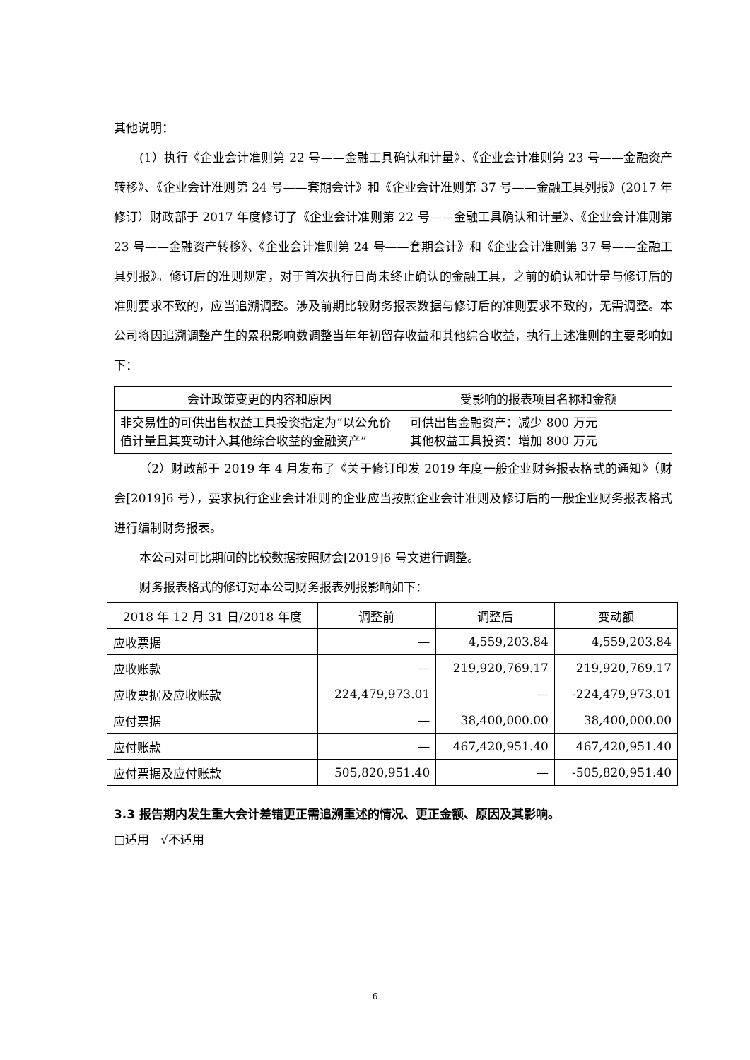其他说明：
(1）执行《企业会计准则第 22 号——金融工具确认和计量》、《企业会计准则第 23 号——金融资产转移》、《企业会计准则第 24 号——套期会计》和《企业会计准则第 37 号——金融工具列报》(2017 年修订）财政部于 2017 年度修订了《企业会计准则第 22 号——金融工具确认和计量》、《企业会计准则第 23 号——金融资产转移》、《企业会计准则第 24 号——套期会计》和《企业会计准则第 37 号——金融工具列报》。修订后的准则规定，对于首次执行日尚未终止确认的金融工具，之前的确认和计量与修订后的准则要求不致的，应当追溯调整。涉及前期比较财务报表数据与修订后的准则要求不致的，无需调整。本公司将因追溯调整产生的累积影响数调整当年年初留存收益和其他综合收益，执行上述准则的主要影响如下：
| 会计政策变更的内容和原因 | 受影响的报表项目名称和金额 |
| --- | --- |
| 非交易性的可供出售权益工具投资指定为“以公允价值计量且其变动计入其他综合收益的金融资产” | 可供出售金融资产：减少 800 万元 其他权益工具投资：增加 800 万元 |
（2）财政部于 2019 年 4 月发布了《关于修订印发 2019 年度一般企业财务报表格式的通知》（财会[2019]6 号），要求执行企业会计准则的企业应当按照企业会计准则及修订后的一般企业财务报表格式进行编制财务报表。
本公司对可比期间的比较数据按照财会[2019]6 号文进行调整。
财务报表格式的修订对本公司财务报表列报影响如下：
| 2018 年 12 月 31 日/2018 年度 | 调整前 | 调整后 | 变动额 |
| --- | --- | --- | --- |
| 应收票据 | — | 4,559,203.84 | 4,559,203.84 |
| 应收账款 | — | 219,920,769.17 | 219,920,769.17 |
| 应收票据及应收账款 | 224,479,973.01 | — | -224,479,973.01 |
| 应付票据 | — | 38,400,000.00 | 38,400,000.00 |
| 应付账款 | — | 467,420,951.40 | 467,420,951.40 |
| 应付票据及应付账款 | 505,820,951.40 | — | -505,820,951.40 |
3.3 报告期内发生重大会计差错更正需追溯重述的情况、更正金额、原因及其影响。
□适用 √不适用
6